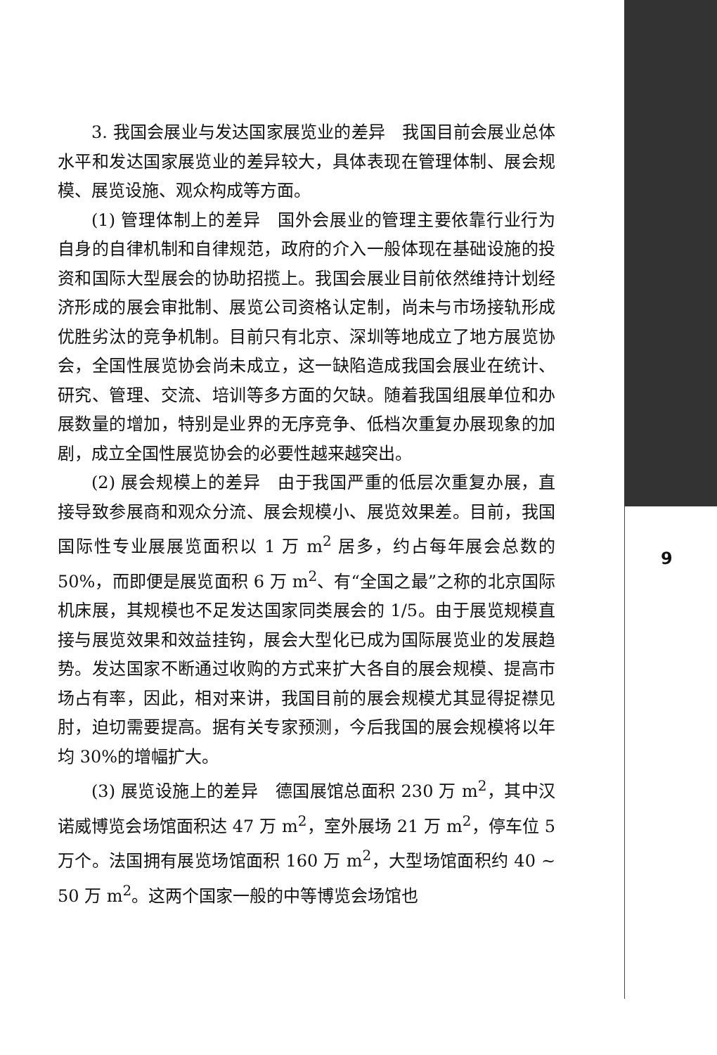3. 我国会展业与发达国家展览业的差异　我国目前会展业总体水平和发达国家展览业的差异较大，具体表现在管理体制、展会规模、展览设施、观众构成等方面。
(1) 管理体制上的差异　国外会展业的管理主要依靠行业行为自身的自律机制和自律规范，政府的介入一般体现在基础设施的投资和国际大型展会的协助招揽上。我国会展业目前依然维持计划经济形成的展会审批制、展览公司资格认定制，尚未与市场接轨形成优胜劣汰的竞争机制。目前只有北京、深圳等地成立了地方展览协会，全国性展览协会尚未成立，这一缺陷造成我国会展业在统计、研究、管理、交流、培训等多方面的欠缺。随着我国组展单位和办展数量的增加，特别是业界的无序竞争、低档次重复办展现象的加剧，成立全国性展览协会的必要性越来越突出。
(2) 展会规模上的差异　由于我国严重的低层次重复办展，直接导致参展商和观众分流、展会规模小、展览效果差。目前，我国国际性专业展展览面积以 1 万 m<sup>2</sup> 居多，约占每年展会总数的 50%，而即便是展览面积 6 万 m<sup>2</sup>、有“全国之最”之称的北京国际机床展，其规模也不足发达国家同类展会的 1/5。由于展览规模直接与展览效果和效益挂钩，展会大型化已成为国际展览业的发展趋势。发达国家不断通过收购的方式来扩大各自的展会规模、提高市场占有率，因此，相对来讲，我国目前的展会规模尤其显得捉襟见肘，迫切需要提高。据有关专家预测，今后我国的展会规模将以年均 30%的增幅扩大。
(3) 展览设施上的差异　德国展馆总面积 230 万 m<sup>2</sup>，其中汉诺威博览会场馆面积达 47 万 m<sup>2</sup>，室外展场 21 万 m<sup>2</sup>，停车位 5 万个。法国拥有展览场馆面积 160 万 m<sup>2</sup>，大型场馆面积约 40 ~ 50 万 m<sup>2</sup>。这两个国家一般的中等博览会场馆也
9